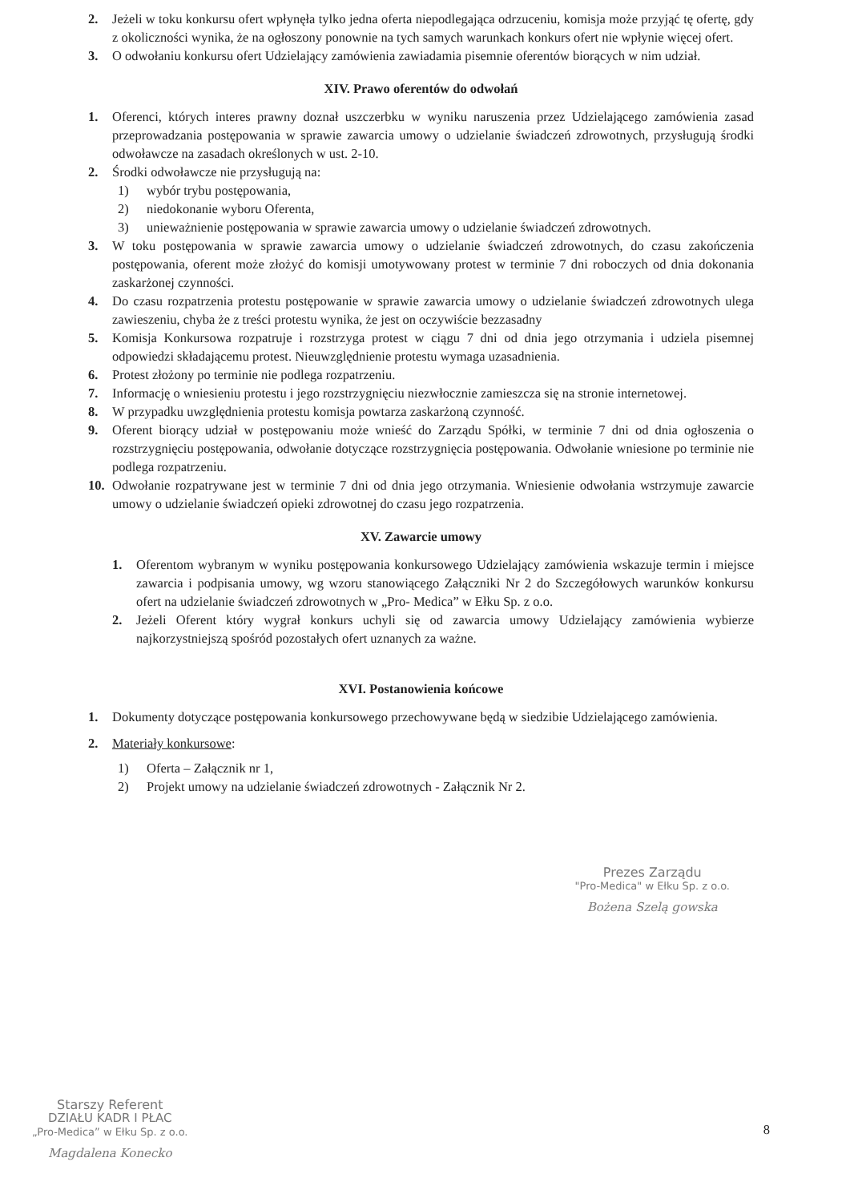2. Jeżeli w toku konkursu ofert wpłynęła tylko jedna oferta niepodlegająca odrzuceniu, komisja może przyjąć tę ofertę, gdy z okoliczności wynika, że na ogłoszony ponownie na tych samych warunkach konkurs ofert nie wpłynie więcej ofert.
3. O odwołaniu konkursu ofert Udzielający zamówienia zawiadamia pisemnie oferentów biorących w nim udział.
XIV. Prawo oferentów do odwołań
1. Oferenci, których interes prawny doznał uszczerbku w wyniku naruszenia przez Udzielającego zamówienia zasad przeprowadzania postępowania w sprawie zawarcia umowy o udzielanie świadczeń zdrowotnych, przysługują środki odwoławcze na zasadach określonych w ust. 2-10.
2. Środki odwoławcze nie przysługują na:
1) wybór trybu postępowania,
2) niedokonanie wyboru Oferenta,
3) unieważnienie postępowania w sprawie zawarcia umowy o udzielanie świadczeń zdrowotnych.
3. W toku postępowania w sprawie zawarcia umowy o udzielanie świadczeń zdrowotnych, do czasu zakończenia postępowania, oferent może złożyć do komisji umotywowany protest w terminie 7 dni roboczych od dnia dokonania zaskarżonej czynności.
4. Do czasu rozpatrzenia protestu postępowanie w sprawie zawarcia umowy o udzielanie świadczeń zdrowotnych ulega zawieszeniu, chyba że z treści protestu wynika, że jest on oczywiście bezzasadny
5. Komisja Konkursowa rozpatruje i rozstrzyga protest w ciągu 7 dni od dnia jego otrzymania i udziela pisemnej odpowiedzi składającemu protest. Nieuwzględnienie protestu wymaga uzasadnienia.
6. Protest złożony po terminie nie podlega rozpatrzeniu.
7. Informację o wniesieniu protestu i jego rozstrzygnięciu niezwłocznie zamieszcza się na stronie internetowej.
8. W przypadku uwzględnienia protestu komisja powtarza zaskarżoną czynność.
9. Oferent biorący udział w postępowaniu może wnieść do Zarządu Spółki, w terminie 7 dni od dnia ogłoszenia o rozstrzygnięciu postępowania, odwołanie dotyczące rozstrzygnięcia postępowania. Odwołanie wniesione po terminie nie podlega rozpatrzeniu.
10. Odwołanie rozpatrywane jest w terminie 7 dni od dnia jego otrzymania. Wniesienie odwołania wstrzymuje zawarcie umowy o udzielanie świadczeń opieki zdrowotnej do czasu jego rozpatrzenia.
XV. Zawarcie umowy
1. Oferentom wybranym w wyniku postępowania konkursowego Udzielający zamówienia wskazuje termin i miejsce zawarcia i podpisania umowy, wg wzoru stanowiącego Załączniki Nr 2 do Szczegółowych warunków konkursu ofert na udzielanie świadczeń zdrowotnych w „Pro- Medica” w Ełku Sp. z o.o.
2. Jeżeli Oferent który wygrał konkurs uchyli się od zawarcia umowy Udzielający zamówienia wybierze najkorzystniejszą spośród pozostałych ofert uznanych za ważne.
XVI. Postanowienia końcowe
1. Dokumenty dotyczące postępowania konkursowego przechowywane będą w siedzibie Udzielającego zamówienia.
2. Materiały konkursowe:
1) Oferta – Załącznik nr 1,
2) Projekt umowy na udzielanie świadczeń zdrowotnych - Załącznik Nr 2.
Prezes Zarządu
"Pro-Medica" w Ełku Sp. z o.o.
Bożena Szelą gowska
Starszy Referent
DZIAŁU KADR I PŁAC
„Pro-Medica” w Ełku Sp. z o.o.
Magdalena Konecko
8